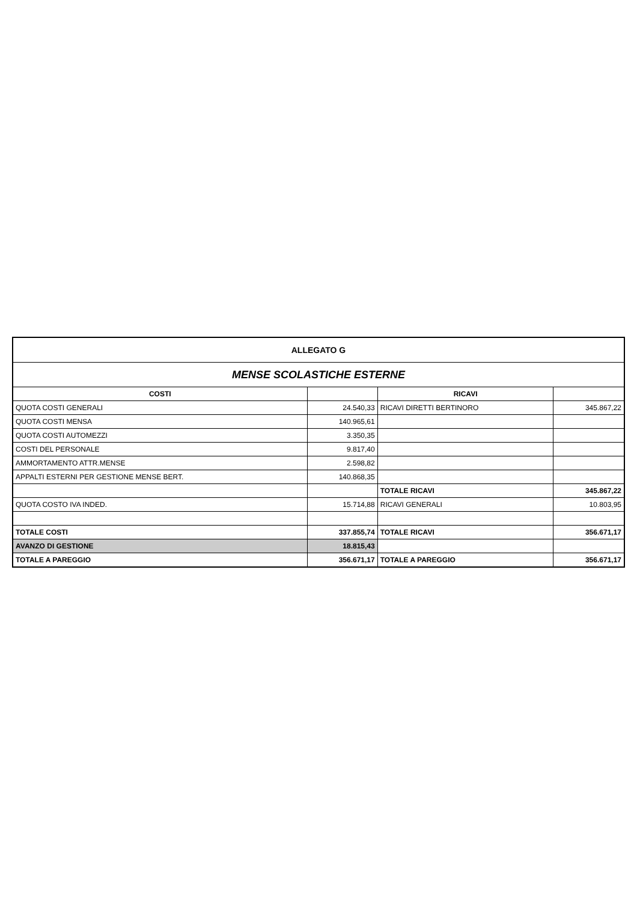| ALLEGATO G | | | |
| MENSE SCOLASTICHE ESTERNE | | | |
| COSTI | | RICAVI | |
| QUOTA COSTI GENERALI | 24.540,33 | RICAVI DIRETTI BERTINORO | 345.867,22 |
| QUOTA COSTI MENSA | 140.965,61 | | |
| QUOTA COSTI AUTOMEZZI | 3.350,35 | | |
| COSTI DEL PERSONALE | 9.817,40 | | |
| AMMORTAMENTO ATTR.MENSE | 2.598,82 | | |
| APPALTI ESTERNI PER GESTIONE MENSE BERT. | 140.868,35 | | |
| | | TOTALE RICAVI | 345.867,22 |
| QUOTA COSTO IVA INDED. | 15.714,88 | RICAVI GENERALI | 10.803,95 |
| TOTALE COSTI | 337.855,74 | TOTALE RICAVI | 356.671,17 |
| AVANZO DI GESTIONE | 18.815,43 | | |
| TOTALE A PAREGGIO | 356.671,17 | TOTALE A PAREGGIO | 356.671,17 |